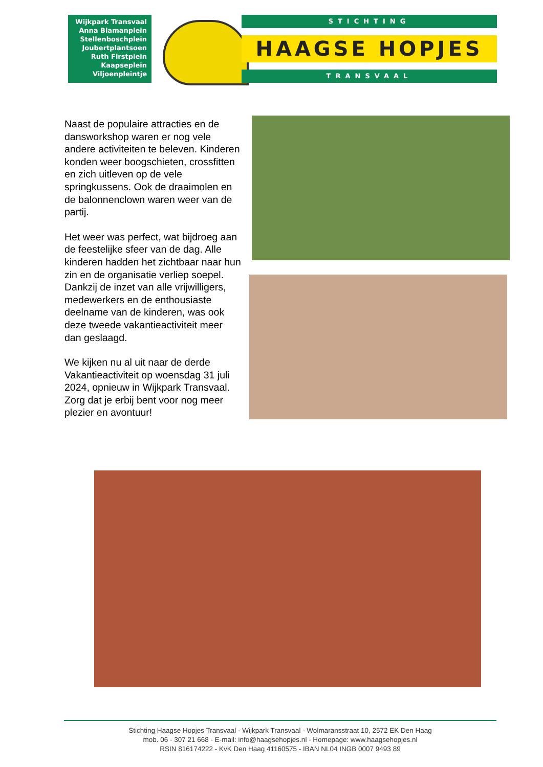Wijkpark Transvaal
Anna Blamanplein
Stellenboschplein
Joubertplantsoen
Ruth Firstplein
Kaapseplein
Viljoenpleintje
STICHTING
HAAGSE HOPJES
TRANSVAAL
Naast de populaire attracties en de dansworkshop waren er nog vele andere activiteiten te beleven. Kinderen konden weer boogschieten, crossfitten en zich uitleven op de vele springkussens. Ook de draaimolen en de balonnenclown waren weer van de partij.
Het weer was perfect, wat bijdroeg aan de feestelijke sfeer van de dag. Alle kinderen hadden het zichtbaar naar hun zin en de organisatie verliep soepel. Dankzij de inzet van alle vrijwilligers, medewerkers en de enthousiaste deelname van de kinderen, was ook deze tweede vakantieactiviteit meer dan geslaagd.
We kijken nu al uit naar de derde Vakantieactiviteit op woensdag 31 juli 2024, opnieuw in Wijkpark Transvaal. Zorg dat je erbij bent voor nog meer plezier en avontuur!
Stichting Haagse Hopjes Transvaal - Wijkpark Transvaal - Wolmaransstraat 10, 2572 EK Den Haag
mob. 06 - 307 21 668 - E-mail: info@haagsehopjes.nl - Homepage: www.haagsehopjes.nl
RSIN 816174222 - KvK Den Haag 41160575 - IBAN NL04 INGB 0007 9493 89